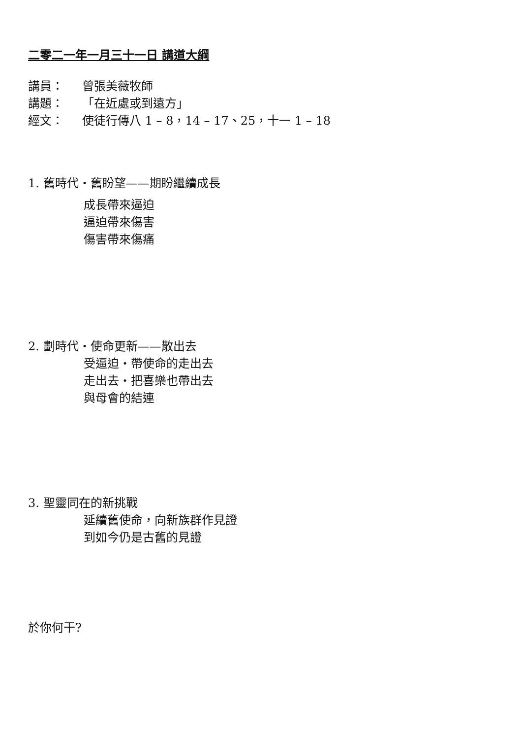二零二一年一月三十一日 講道大綱
講員： 曾張美薇牧師
講題： 「在近處或到遠方」
經文： 使徒行傳八 1 – 8，14 – 17、25，十一 1 – 18
1. 舊時代‧舊盼望——期盼繼續成長
成長帶來逼迫
逼迫帶來傷害
傷害帶來傷痛
2. 劃時代‧使命更新——散出去
受逼迫‧帶使命的走出去
走出去‧把喜樂也帶出去
與母會的結連
3. 聖靈同在的新挑戰
延續舊使命，向新族群作見證
到如今仍是古舊的見證
於你何干?